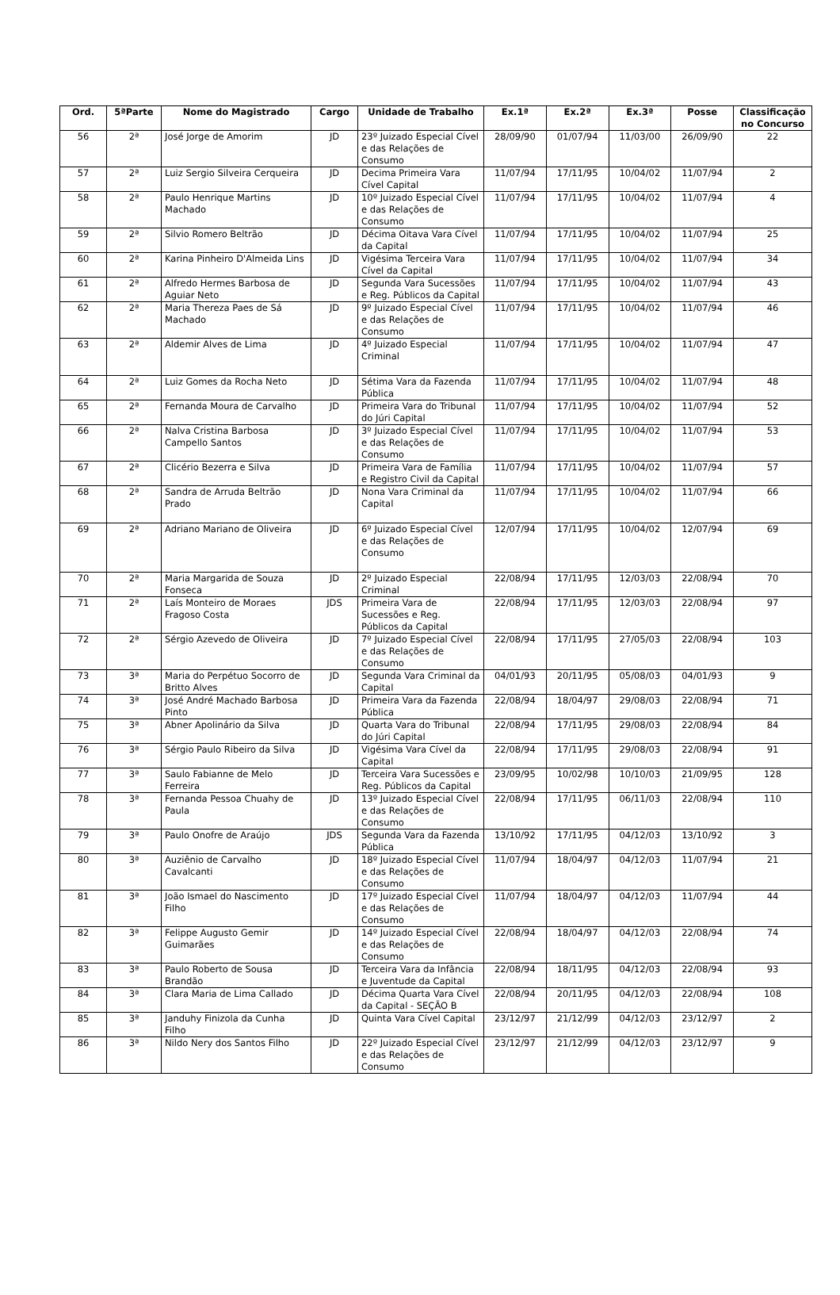| Ord. | 5ªParte | Nome do Magistrado | Cargo | Unidade de Trabalho | Ex.1ª | Ex.2ª | Ex.3ª | Posse | Classificação no Concurso |
| --- | --- | --- | --- | --- | --- | --- | --- | --- | --- |
| 56 | 2ª | José Jorge de Amorim | JD | 23º Juizado Especial Cível e das Relações de Consumo | 28/09/90 | 01/07/94 | 11/03/00 | 26/09/90 | 22 |
| 57 | 2ª | Luiz Sergio Silveira Cerqueira | JD | Decima Primeira Vara Cível Capital | 11/07/94 | 17/11/95 | 10/04/02 | 11/07/94 | 2 |
| 58 | 2ª | Paulo Henrique Martins Machado | JD | 10º Juizado Especial Cível e das Relações de Consumo | 11/07/94 | 17/11/95 | 10/04/02 | 11/07/94 | 4 |
| 59 | 2ª | Silvio Romero Beltrão | JD | Décima Oitava Vara Cível da Capital | 11/07/94 | 17/11/95 | 10/04/02 | 11/07/94 | 25 |
| 60 | 2ª | Karina Pinheiro D'Almeida Lins | JD | Vigésima Terceira Vara Cível da Capital | 11/07/94 | 17/11/95 | 10/04/02 | 11/07/94 | 34 |
| 61 | 2ª | Alfredo Hermes Barbosa de Aguiar Neto | JD | Segunda Vara Sucessões e Reg. Públicos da Capital | 11/07/94 | 17/11/95 | 10/04/02 | 11/07/94 | 43 |
| 62 | 2ª | Maria Thereza Paes de Sá Machado | JD | 9º Juizado Especial Cível e das Relações de Consumo | 11/07/94 | 17/11/95 | 10/04/02 | 11/07/94 | 46 |
| 63 | 2ª | Aldemir Alves de Lima | JD | 4º Juizado Especial Criminal | 11/07/94 | 17/11/95 | 10/04/02 | 11/07/94 | 47 |
| 64 | 2ª | Luiz Gomes da Rocha Neto | JD | Sétima Vara da Fazenda Pública | 11/07/94 | 17/11/95 | 10/04/02 | 11/07/94 | 48 |
| 65 | 2ª | Fernanda Moura de Carvalho | JD | Primeira Vara do Tribunal do Júri Capital | 11/07/94 | 17/11/95 | 10/04/02 | 11/07/94 | 52 |
| 66 | 2ª | Nalva Cristina Barbosa Campello Santos | JD | 3º Juizado Especial Cível e das Relações de Consumo | 11/07/94 | 17/11/95 | 10/04/02 | 11/07/94 | 53 |
| 67 | 2ª | Clicério Bezerra e Silva | JD | Primeira Vara de Família e Registro Civil da Capital | 11/07/94 | 17/11/95 | 10/04/02 | 11/07/94 | 57 |
| 68 | 2ª | Sandra de Arruda Beltrão Prado | JD | Nona Vara Criminal da Capital | 11/07/94 | 17/11/95 | 10/04/02 | 11/07/94 | 66 |
| 69 | 2ª | Adriano Mariano de Oliveira | JD | 6º Juizado Especial Cível e das Relações de Consumo | 12/07/94 | 17/11/95 | 10/04/02 | 12/07/94 | 69 |
| 70 | 2ª | Maria Margarida de Souza Fonseca | JD | 2º Juizado Especial Criminal | 22/08/94 | 17/11/95 | 12/03/03 | 22/08/94 | 70 |
| 71 | 2ª | Laís Monteiro de Moraes Fragoso Costa | JDS | Primeira Vara de Sucessões e Reg. Públicos da Capital | 22/08/94 | 17/11/95 | 12/03/03 | 22/08/94 | 97 |
| 72 | 2ª | Sérgio Azevedo de Oliveira | JD | 7º Juizado Especial Cível e das Relações de Consumo | 22/08/94 | 17/11/95 | 27/05/03 | 22/08/94 | 103 |
| 73 | 3ª | Maria do Perpétuo Socorro de Britto Alves | JD | Segunda Vara Criminal da Capital | 04/01/93 | 20/11/95 | 05/08/03 | 04/01/93 | 9 |
| 74 | 3ª | José André Machado Barbosa Pinto | JD | Primeira Vara da Fazenda Pública | 22/08/94 | 18/04/97 | 29/08/03 | 22/08/94 | 71 |
| 75 | 3ª | Abner Apolinário da Silva | JD | Quarta Vara do Tribunal do Júri Capital | 22/08/94 | 17/11/95 | 29/08/03 | 22/08/94 | 84 |
| 76 | 3ª | Sérgio Paulo Ribeiro da Silva | JD | Vigésima Vara Cível da Capital | 22/08/94 | 17/11/95 | 29/08/03 | 22/08/94 | 91 |
| 77 | 3ª | Saulo Fabianne de Melo Ferreira | JD | Terceira Vara Sucessões e Reg. Públicos da Capital | 23/09/95 | 10/02/98 | 10/10/03 | 21/09/95 | 128 |
| 78 | 3ª | Fernanda Pessoa Chuahy de Paula | JD | 13º Juizado Especial Cível e das Relações de Consumo | 22/08/94 | 17/11/95 | 06/11/03 | 22/08/94 | 110 |
| 79 | 3ª | Paulo Onofre de Araújo | JDS | Segunda Vara da Fazenda Pública | 13/10/92 | 17/11/95 | 04/12/03 | 13/10/92 | 3 |
| 80 | 3ª | Auziênio de Carvalho Cavalcanti | JD | 18º Juizado Especial Cível e das Relações de Consumo | 11/07/94 | 18/04/97 | 04/12/03 | 11/07/94 | 21 |
| 81 | 3ª | João Ismael do Nascimento Filho | JD | 17º Juizado Especial Cível e das Relações de Consumo | 11/07/94 | 18/04/97 | 04/12/03 | 11/07/94 | 44 |
| 82 | 3ª | Felippe Augusto Gemir Guimarães | JD | 14º Juizado Especial Cível e das Relações de Consumo | 22/08/94 | 18/04/97 | 04/12/03 | 22/08/94 | 74 |
| 83 | 3ª | Paulo Roberto de Sousa Brandão | JD | Terceira Vara da Infância e Juventude da Capital | 22/08/94 | 18/11/95 | 04/12/03 | 22/08/94 | 93 |
| 84 | 3ª | Clara Maria de Lima Callado | JD | Décima Quarta Vara Cível da Capital - SEÇÃO B | 22/08/94 | 20/11/95 | 04/12/03 | 22/08/94 | 108 |
| 85 | 3ª | Janduhy Finizola da Cunha Filho | JD | Quinta Vara Cível Capital | 23/12/97 | 21/12/99 | 04/12/03 | 23/12/97 | 2 |
| 86 | 3ª | Nildo Nery dos Santos Filho | JD | 22º Juizado Especial Cível e das Relações de Consumo | 23/12/97 | 21/12/99 | 04/12/03 | 23/12/97 | 9 |